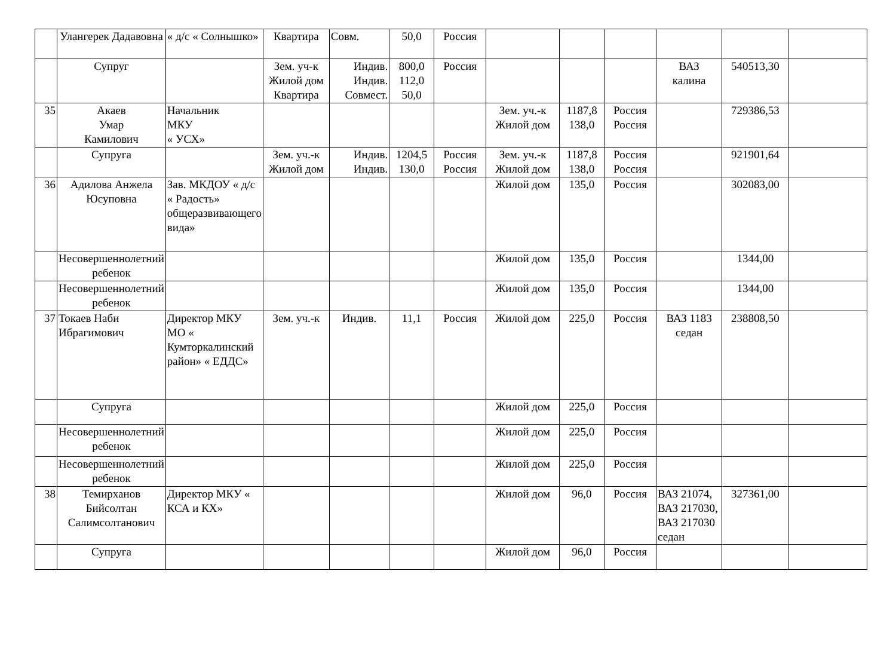| | Улангерек Дадавовна | « д/с « Солнышко» | Квартира | Совм. | 50,0 | Россия | | | | | | |
| | Супруг | | Зем. уч-к Жилой дом Квартира | Индив. Индив. Совмест. | 800,0 112,0 50,0 | Россия | | | | ВАЗ калина | 540513,30 | |
| 35 | Акаев Умар Камилович | Начальник МКУ « УСХ» | | | | | Зем. уч.-к Жилой дом | 1187,8 138,0 | Россия Россия | | 729386,53 | |
| | Супруга | | Зем. уч.-к Жилой дом | Индив. Индив. | 1204,5 130,0 | Россия Россия | Зем. уч.-к Жилой дом | 1187,8 138,0 | Россия Россия | | 921901,64 | |
| 36 | Адилова Анжела Юсуповна | Зав. МКДОУ « д/с « Радость» общеразвивающего вида» | | | | | Жилой дом | 135,0 | Россия | | 302083,00 | |
| | Несовершеннолетний ребенок | | | | | | Жилой дом | 135,0 | Россия | | 1344,00 | |
| | Несовершеннолетний ребенок | | | | | | Жилой дом | 135,0 | Россия | | 1344,00 | |
| 37 | Токаев Наби Ибрагимович | Директор МКУ МО « Кумторкалинский район» « ЕДДС» | Зем. уч.-к | Индив. | 11,1 | Россия | Жилой дом | 225,0 | Россия | ВАЗ 1183 седан | 238808,50 | |
| | Супруга | | | | | | Жилой дом | 225,0 | Россия | | | |
| | Несовершеннолетний ребенок | | | | | | Жилой дом | 225,0 | Россия | | | |
| | Несовершеннолетний ребенок | | | | | | Жилой дом | 225,0 | Россия | | | |
| 38 | Темирханов Бийсолтан Салимсолтанович | Директор МКУ « КСА и КХ» | | | | | Жилой дом | 96,0 | Россия | ВАЗ 21074, ВАЗ 217030, ВАЗ 217030 седан | 327361,00 | |
| | Супруга | | | | | | Жилой дом | 96,0 | Россия | | | |